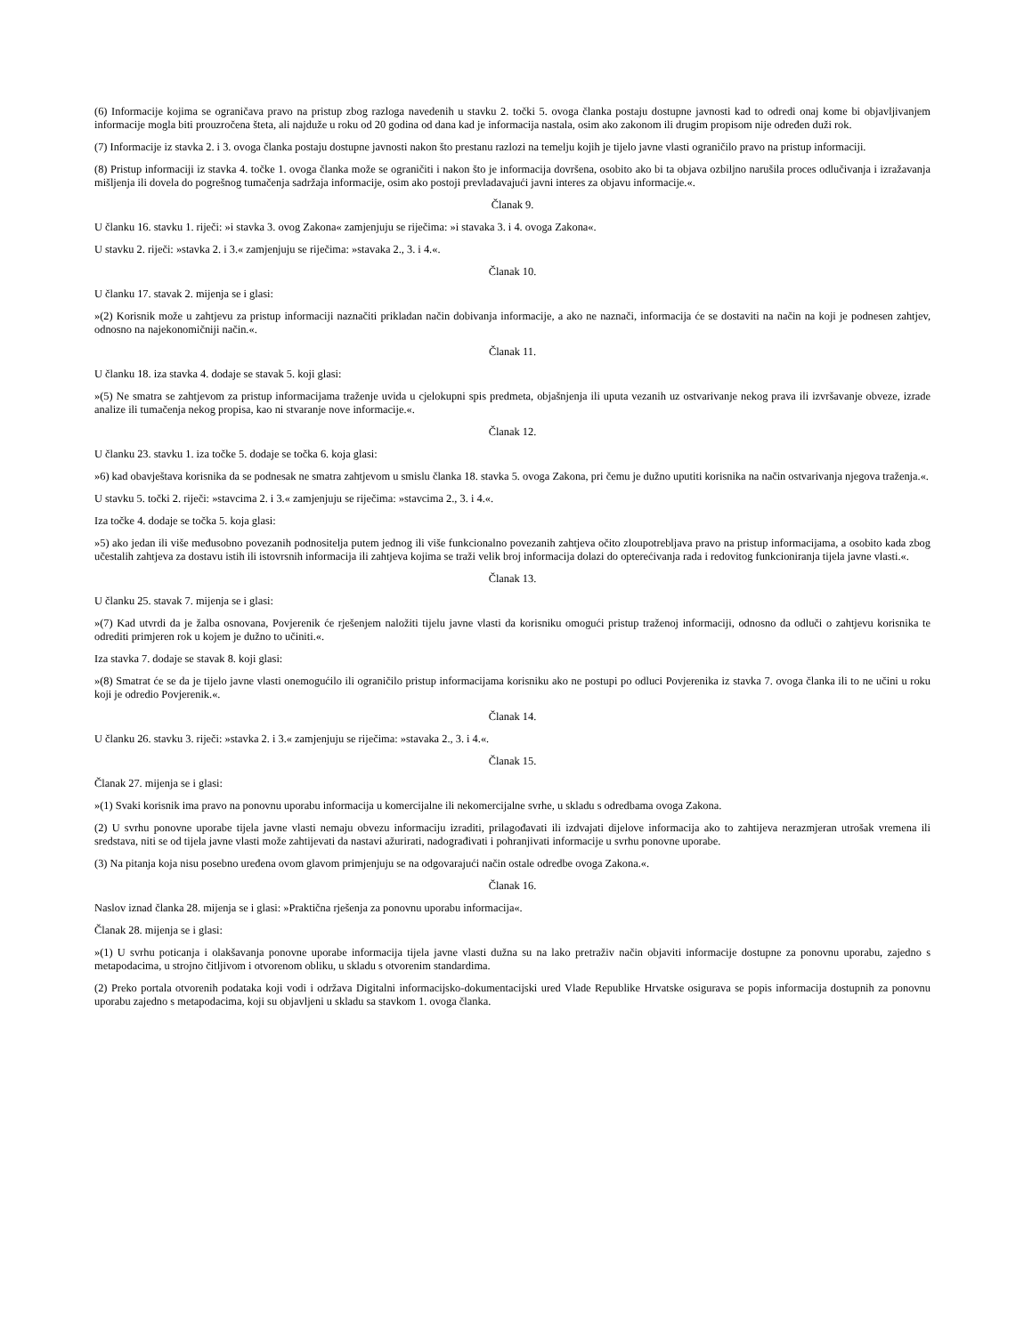(6) Informacije kojima se ograničava pravo na pristup zbog razloga navedenih u stavku 2. točki 5. ovoga članka postaju dostupne javnosti kad to odredi onaj kome bi objavljivanjem informacije mogla biti prouzročena šteta, ali najduže u roku od 20 godina od dana kad je informacija nastala, osim ako zakonom ili drugim propisom nije određen duži rok.
(7) Informacije iz stavka 2. i 3. ovoga članka postaju dostupne javnosti nakon što prestanu razlozi na temelju kojih je tijelo javne vlasti ograničilo pravo na pristup informaciji.
(8) Pristup informaciji iz stavka 4. točke 1. ovoga članka može se ograničiti i nakon što je informacija dovršena, osobito ako bi ta objava ozbiljno narušila proces odlučivanja i izražavanja mišljenja ili dovela do pogrešnog tumačenja sadržaja informacije, osim ako postoji prevladavajući javni interes za objavu informacije.«.
Članak 9.
U članku 16. stavku 1. riječi: »i stavka 3. ovog Zakona« zamjenjuju se riječima: »i stavaka 3. i 4. ovoga Zakona«.
U stavku 2. riječi: »stavka 2. i 3.« zamjenjuju se riječima: »stavaka 2., 3. i 4.«.
Članak 10.
U članku 17. stavak 2. mijenja se i glasi:
»(2) Korisnik može u zahtjevu za pristup informaciji naznačiti prikladan način dobivanja informacije, a ako ne naznači, informacija će se dostaviti na način na koji je podnesen zahtjev, odnosno na najekonomičniji način.«.
Članak 11.
U članku 18. iza stavka 4. dodaje se stavak 5. koji glasi:
»(5) Ne smatra se zahtjevom za pristup informacijama traženje uvida u cjelokupni spis predmeta, objašnjenja ili uputa vezanih uz ostvarivanje nekog prava ili izvršavanje obveze, izrade analize ili tumačenja nekog propisa, kao ni stvaranje nove informacije.«.
Članak 12.
U članku 23. stavku 1. iza točke 5. dodaje se točka 6. koja glasi:
»6) kad obavještava korisnika da se podnesak ne smatra zahtjevom u smislu članka 18. stavka 5. ovoga Zakona, pri čemu je dužno uputiti korisnika na način ostvarivanja njegova traženja.«.
U stavku 5. točki 2. riječi: »stavcima 2. i 3.« zamjenjuju se riječima: »stavcima 2., 3. i 4.«.
Iza točke 4. dodaje se točka 5. koja glasi:
»5) ako jedan ili više međusobno povezanih podnositelja putem jednog ili više funkcionalno povezanih zahtjeva očito zloupotrebljava pravo na pristup informacijama, a osobito kada zbog učestalih zahtjeva za dostavu istih ili istovrsnih informacija ili zahtjeva kojima se traži velik broj informacija dolazi do opterećivanja rada i redovitog funkcioniranja tijela javne vlasti.«.
Članak 13.
U članku 25. stavak 7. mijenja se i glasi:
»(7) Kad utvrdi da je žalba osnovana, Povjerenik će rješenjem naložiti tijelu javne vlasti da korisniku omogući pristup traženoj informaciji, odnosno da odluči o zahtjevu korisnika te odrediti primjeren rok u kojem je dužno to učiniti.«.
Iza stavka 7. dodaje se stavak 8. koji glasi:
»(8) Smatrat će se da je tijelo javne vlasti onemogućilo ili ograničilo pristup informacijama korisniku ako ne postupi po odluci Povjerenika iz stavka 7. ovoga članka ili to ne učini u roku koji je odredio Povjerenik.«.
Članak 14.
U članku 26. stavku 3. riječi: »stavka 2. i 3.« zamjenjuju se riječima: »stavaka 2., 3. i 4.«.
Članak 15.
Članak 27. mijenja se i glasi:
»(1) Svaki korisnik ima pravo na ponovnu uporabu informacija u komercijalne ili nekomercijalne svrhe, u skladu s odredbama ovoga Zakona.
(2) U svrhu ponovne uporabe tijela javne vlasti nemaju obvezu informaciju izraditi, prilagođavati ili izdvajati dijelove informacija ako to zahtijeva nerazmjeran utrošak vremena ili sredstava, niti se od tijela javne vlasti može zahtijevati da nastavi ažurirati, nadograđivati i pohranjivati informacije u svrhu ponovne uporabe.
(3) Na pitanja koja nisu posebno uređena ovom glavom primjenjuju se na odgovarajući način ostale odredbe ovoga Zakona.«.
Članak 16.
Naslov iznad članka 28. mijenja se i glasi: »Praktična rješenja za ponovnu uporabu informacija«.
Članak 28. mijenja se i glasi:
»(1) U svrhu poticanja i olakšavanja ponovne uporabe informacija tijela javne vlasti dužna su na lako pretraživ način objaviti informacije dostupne za ponovnu uporabu, zajedno s metapodacima, u strojno čitljivom i otvorenom obliku, u skladu s otvorenim standardima.
(2) Preko portala otvorenih podataka koji vodi i održava Digitalni informacijsko-dokumentacijski ured Vlade Republike Hrvatske osigurava se popis informacija dostupnih za ponovnu uporabu zajedno s metapodacima, koji su objavljeni u skladu sa stavkom 1. ovoga članka.